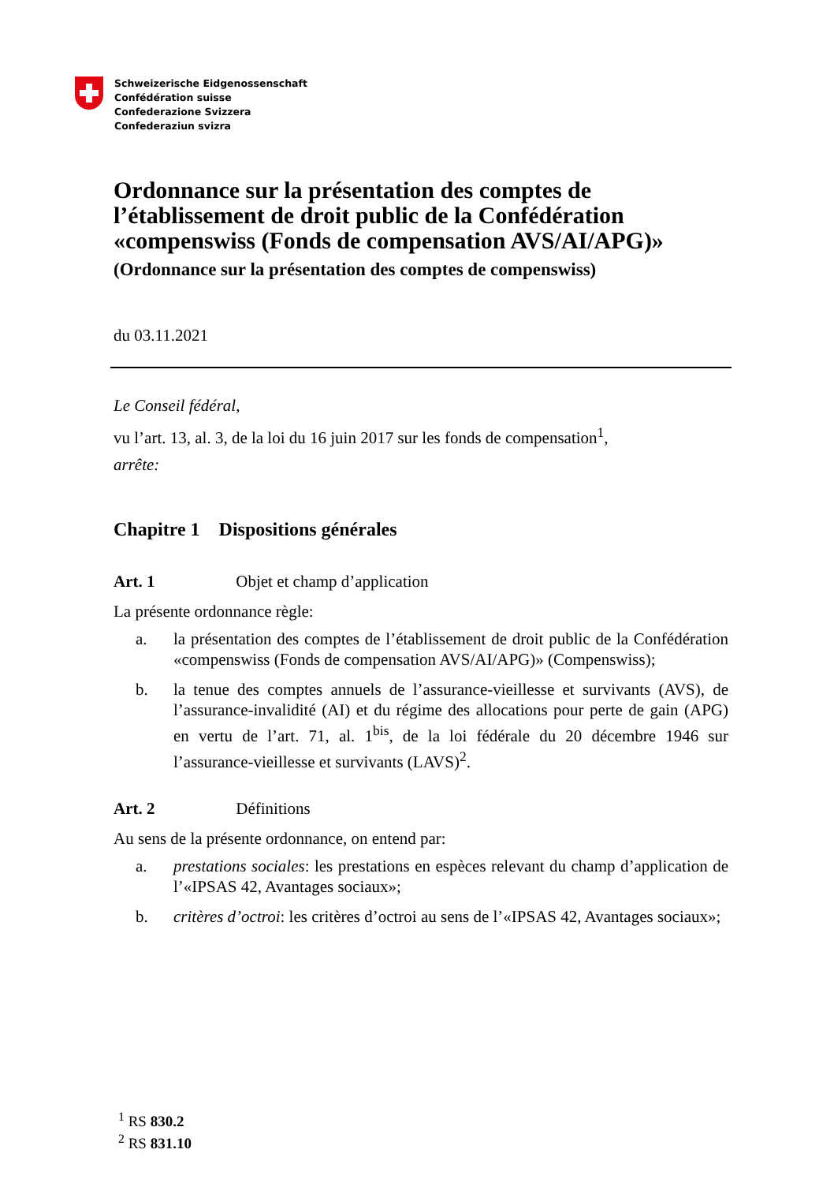Schweizerische Eidgenossenschaft
Confédération suisse
Confederazione Svizzera
Confederaziun svizra
Ordonnance sur la présentation des comptes de l’établissement de droit public de la Confédération «compenswiss (Fonds de compensation AVS/AI/APG)»
(Ordonnance sur la présentation des comptes de compenswiss)
du 03.11.2021
Le Conseil fédéral,
vu l’art. 13, al. 3, de la loi du 16 juin 2017 sur les fonds de compensation<sup>1</sup>,
arrête:
Chapitre 1 Dispositions générales
Art. 1 Objet et champ d’application
La présente ordonnance règle:
a. la présentation des comptes de l’établissement de droit public de la Confédération «compenswiss (Fonds de compensation AVS/AI/APG)» (Compenswiss);
b. la tenue des comptes annuels de l’assurance-vieillesse et survivants (AVS), de l’assurance-invalidité (AI) et du régime des allocations pour perte de gain (APG) en vertu de l’art. 71, al. 1<sup>bis</sup>, de la loi fédérale du 20 décembre 1946 sur l’assurance-vieillesse et survivants (LAVS)<sup>2</sup>.
Art. 2 Définitions
Au sens de la présente ordonnance, on entend par:
a. prestations sociales: les prestations en espèces relevant du champ d’application de l’«IPSAS 42, Avantages sociaux»;
b. critères d’octroi: les critères d’octroi au sens de l’«IPSAS 42, Avantages sociaux»;
<sup>1</sup> RS 830.2
<sup>2</sup> RS 831.10